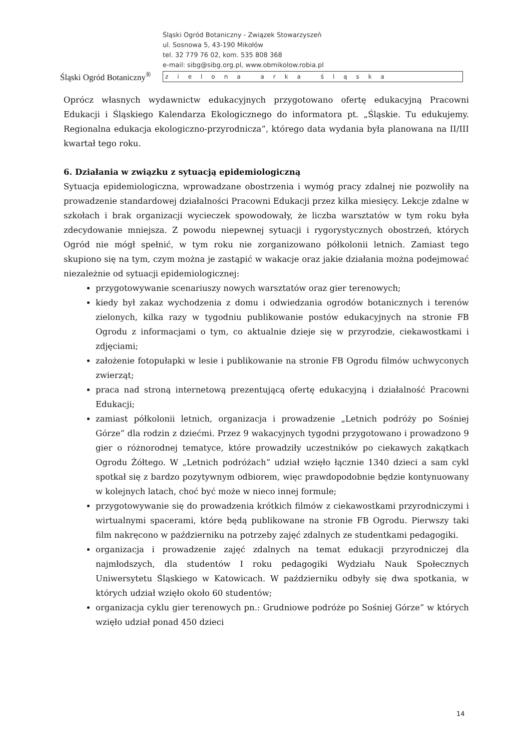Śląski Ogród Botaniczny<sup>®</sup>
Śląski Ogród Botaniczny - Związek Stowarzyszeń
ul. Sosnowa 5, 43-190 Mikołów
tel. 32 779 76 02, kom. 535 808 368
e-mail: sibg@sibg.org.pl, www.obmikolow.robia.pl
zielona arka śląska
Oprócz własnych wydawnictw edukacyjnych przygotowano ofertę edukacyjną Pracowni Edukacji i Śląskiego Kalendarza Ekologicznego do informatora pt. „Śląskie. Tu edukujemy. Regionalna edukacja ekologiczno-przyrodnicza”, którego data wydania była planowana na II/III kwartał tego roku.
6. Działania w związku z sytuacją epidemiologiczną
Sytuacja epidemiologiczna, wprowadzane obostrzenia i wymóg pracy zdalnej nie pozwoliły na prowadzenie standardowej działalności Pracowni Edukacji przez kilka miesięcy. Lekcje zdalne w szkołach i brak organizacji wycieczek spowodowały, że liczba warsztatów w tym roku była zdecydowanie mniejsza. Z powodu niepewnej sytuacji i rygorystycznych obostrzeń, których Ogród nie mógł spełnić, w tym roku nie zorganizowano półkolonii letnich. Zamiast tego skupiono się na tym, czym można je zastąpić w wakacje oraz jakie działania można podejmować niezależnie od sytuacji epidemiologicznej:
przygotowywanie scenariuszy nowych warsztatów oraz gier terenowych;
kiedy był zakaz wychodzenia z domu i odwiedzania ogrodów botanicznych i terenów zielonych, kilka razy w tygodniu publikowanie postów edukacyjnych na stronie FB Ogrodu z informacjami o tym, co aktualnie dzieje się w przyrodzie, ciekawostkami i zdjęciami;
założenie fotopułapki w lesie i publikowanie na stronie FB Ogrodu filmów uchwyconych zwierząt;
praca nad stroną internetową prezentującą ofertę edukacyjną i działalność Pracowni Edukacji;
zamiast półkolonii letnich, organizacja i prowadzenie „Letnich podróży po Sośniej Górze” dla rodzin z dziećmi. Przez 9 wakacyjnych tygodni przygotowano i prowadzono 9 gier o różnorodnej tematyce, które prowadziły uczestników po ciekawych zakątkach Ogrodu Żółtego. W „Letnich podróżach” udział wzięło łącznie 1340 dzieci a sam cykl spotkał się z bardzo pozytywnym odbiorem, więc prawdopodobnie będzie kontynuowany w kolejnych latach, choć być może w nieco innej formule;
przygotowywanie się do prowadzenia krótkich filmów z ciekawostkami przyrodniczymi i wirtualnymi spacerami, które będą publikowane na stronie FB Ogrodu. Pierwszy taki film nakręcono w październiku na potrzeby zajęć zdalnych ze studentkami pedagogiki.
organizacja i prowadzenie zajęć zdalnych na temat edukacji przyrodniczej dla najmłodszych, dla studentów I roku pedagogiki Wydziału Nauk Społecznych Uniwersytetu Śląskiego w Katowicach. W październiku odbyły się dwa spotkania, w których udział wzięło około 60 studentów;
organizacja cyklu gier terenowych pn.: Grudniowe podróże po Sośniej Górze” w których wzięło udział ponad 450 dzieci
14